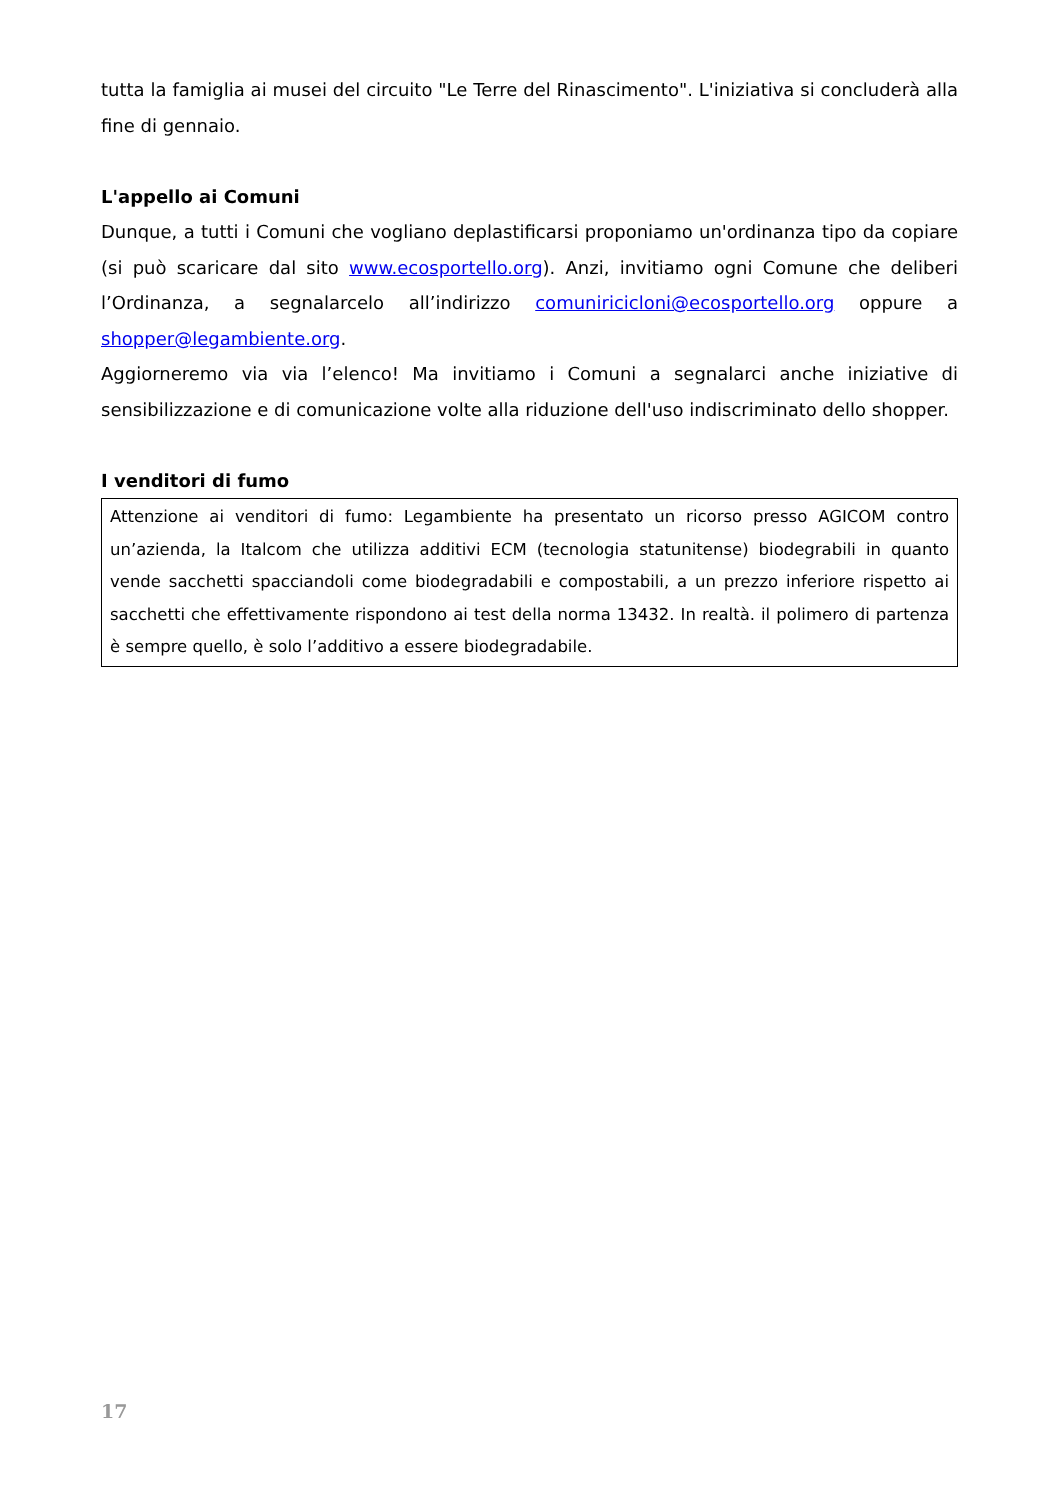tutta la famiglia ai musei del circuito "Le Terre del Rinascimento". L'iniziativa si concluderà alla fine di gennaio.
L'appello ai Comuni
Dunque, a tutti i Comuni che vogliano deplastificarsi proponiamo un'ordinanza tipo da copiare (si può scaricare dal sito www.ecosportello.org). Anzi, invitiamo ogni Comune che deliberi l’Ordinanza, a segnalarcelo all’indirizzo comuniricicloni@ecosportello.org oppure a shopper@legambiente.org.
Aggiorneremo via via l’elenco! Ma invitiamo i Comuni a segnalarci anche iniziative di sensibilizzazione e di comunicazione volte alla riduzione dell'uso indiscriminato dello shopper.
I venditori di fumo
Attenzione ai venditori di fumo: Legambiente ha presentato un ricorso presso AGICOM contro un’azienda, la Italcom che utilizza additivi ECM (tecnologia statunitense) biodegrabili in quanto vende sacchetti spacciandoli come biodegradabili e compostabili, a un prezzo inferiore rispetto ai sacchetti che effettivamente rispondono ai test della norma 13432. In realtà. il polimero di partenza è sempre quello, è solo l’additivo a essere biodegradabile.
17